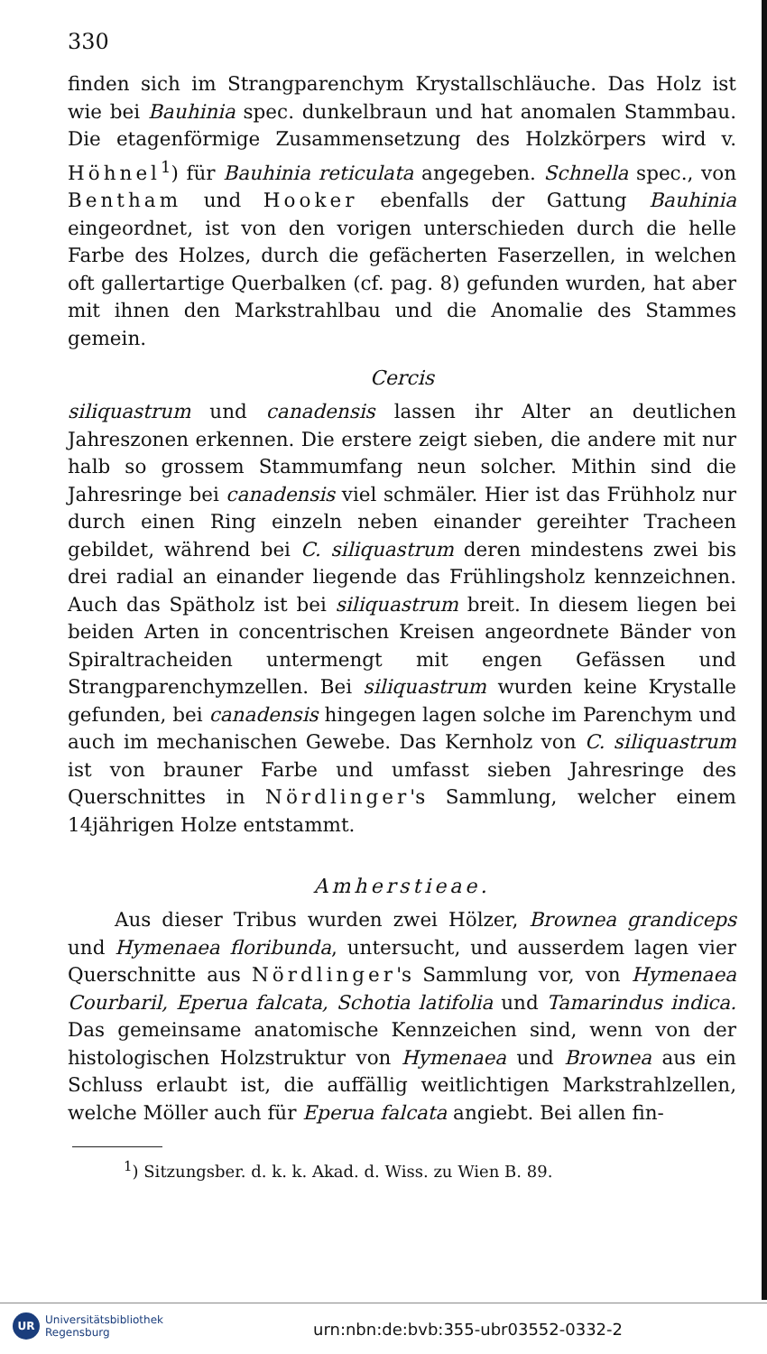330
finden sich im Strangparenchym Krystallschläuche. Das Holz ist wie bei Bauhinia spec. dunkelbraun und hat anomalen Stammbau. Die etagenförmige Zusammensetzung des Holzkörpers wird v. Höhnel<sup>1</sup>) für Bauhinia reticulata angegeben. Schnella spec., von Bentham und Hooker ebenfalls der Gattung Bauhinia eingeordnet, ist von den vorigen unterschieden durch die helle Farbe des Holzes, durch die gefächerten Faserzellen, in welchen oft gallertartige Querbalken (cf. pag. 8) gefunden wurden, hat aber mit ihnen den Markstrahlbau und die Anomalie des Stammes gemein.
Cercis
siliquastrum und canadensis lassen ihr Alter an deutlichen Jahreszonen erkennen. Die erstere zeigt sieben, die andere mit nur halb so grossem Stammumfang neun solcher. Mithin sind die Jahresringe bei canadensis viel schmäler. Hier ist das Frühholz nur durch einen Ring einzeln neben einander gereihter Tracheen gebildet, während bei C. siliquastrum deren mindestens zwei bis drei radial an einander liegende das Frühlingsholz kennzeichnen. Auch das Spätholz ist bei siliquastrum breit. In diesem liegen bei beiden Arten in concentrischen Kreisen angeordnete Bänder von Spiraltracheiden untermengt mit engen Gefässen und Strangparenchymzellen. Bei siliquastrum wurden keine Krystalle gefunden, bei canadensis hingegen lagen solche im Parenchym und auch im mechanischen Gewebe. Das Kernholz von C. siliquastrum ist von brauner Farbe und umfasst sieben Jahresringe des Querschnittes in Nördlinger's Sammlung, welcher einem 14jährigen Holze entstammt.
Amherstieae.
Aus dieser Tribus wurden zwei Hölzer, Brownea grandiceps und Hymenaea floribunda, untersucht, und ausserdem lagen vier Querschnitte aus Nördlinger's Sammlung vor, von Hymenaea Courbaril, Eperua falcata, Schotia latifolia und Tamarindus indica. Das gemeinsame anatomische Kennzeichen sind, wenn von der histologischen Holzstruktur von Hymenaea und Brownea aus ein Schluss erlaubt ist, die auffällig weitlichtigen Markstrahlzellen, welche Möller auch für Eperua falcata angiebt. Bei allen fin-
<sup>1</sup>) Sitzungsber. d. k. k. Akad. d. Wiss. zu Wien B. 89.
UR
Universitätsbibliothek
Regensburg
urn:nbn:de:bvb:355-ubr03552-0332-2